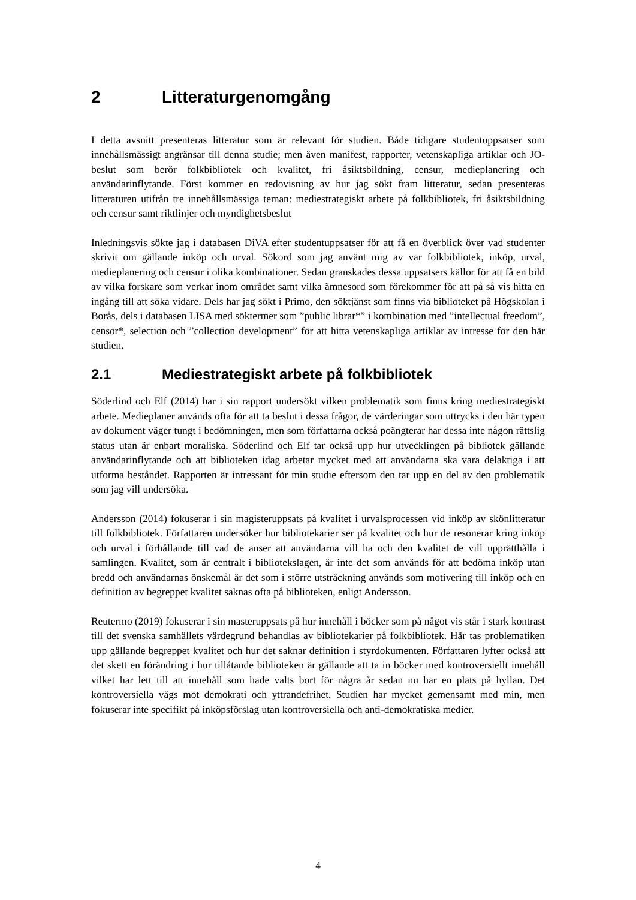2 Litteraturgenomgång
I detta avsnitt presenteras litteratur som är relevant för studien. Både tidigare studentuppsatser som innehållsmässigt angränsar till denna studie; men även manifest, rapporter, vetenskapliga artiklar och JO-beslut som berör folkbibliotek och kvalitet, fri åsiktsbildning, censur, medieplanering och användarinflytande. Först kommer en redovisning av hur jag sökt fram litteratur, sedan presenteras litteraturen utifrån tre innehållsmässiga teman: mediestrategiskt arbete på folkbibliotek, fri åsiktsbildning och censur samt riktlinjer och myndighetsbeslut
Inledningsvis sökte jag i databasen DiVA efter studentuppsatser för att få en överblick över vad studenter skrivit om gällande inköp och urval. Sökord som jag använt mig av var folkbibliotek, inköp, urval, medieplanering och censur i olika kombinationer. Sedan granskades dessa uppsatsers källor för att få en bild av vilka forskare som verkar inom området samt vilka ämnesord som förekommer för att på så vis hitta en ingång till att söka vidare. Dels har jag sökt i Primo, den söktjänst som finns via biblioteket på Högskolan i Borås, dels i databasen LISA med söktermer som ”public librar*” i kombination med ”intellectual freedom”, censor*, selection och ”collection development” för att hitta vetenskapliga artiklar av intresse för den här studien.
2.1 Mediestrategiskt arbete på folkbibliotek
Söderlind och Elf (2014) har i sin rapport undersökt vilken problematik som finns kring mediestrategiskt arbete. Medieplaner används ofta för att ta beslut i dessa frågor, de värderingar som uttrycks i den här typen av dokument väger tungt i bedömningen, men som författarna också poängterar har dessa inte någon rättslig status utan är enbart moraliska. Söderlind och Elf tar också upp hur utvecklingen på bibliotek gällande användarinflytande och att biblioteken idag arbetar mycket med att användarna ska vara delaktiga i att utforma beståndet. Rapporten är intressant för min studie eftersom den tar upp en del av den problematik som jag vill undersöka.
Andersson (2014) fokuserar i sin magisteruppsats på kvalitet i urvalsprocessen vid inköp av skönlitteratur till folkbibliotek. Författaren undersöker hur bibliotekarier ser på kvalitet och hur de resonerar kring inköp och urval i förhållande till vad de anser att användarna vill ha och den kvalitet de vill upprätthålla i samlingen. Kvalitet, som är centralt i bibliotekslagen, är inte det som används för att bedöma inköp utan bredd och användarnas önskemål är det som i större utsträckning används som motivering till inköp och en definition av begreppet kvalitet saknas ofta på biblioteken, enligt Andersson.
Reutermo (2019) fokuserar i sin masteruppsats på hur innehåll i böcker som på något vis står i stark kontrast till det svenska samhällets värdegrund behandlas av bibliotekarier på folkbibliotek. Här tas problematiken upp gällande begreppet kvalitet och hur det saknar definition i styrdokumenten. Författaren lyfter också att det skett en förändring i hur tillåtande biblioteken är gällande att ta in böcker med kontroversiellt innehåll vilket har lett till att innehåll som hade valts bort för några år sedan nu har en plats på hyllan. Det kontroversiella vägs mot demokrati och yttrandefrihet. Studien har mycket gemensamt med min, men fokuserar inte specifikt på inköpsförslag utan kontroversiella och anti-demokratiska medier.
4